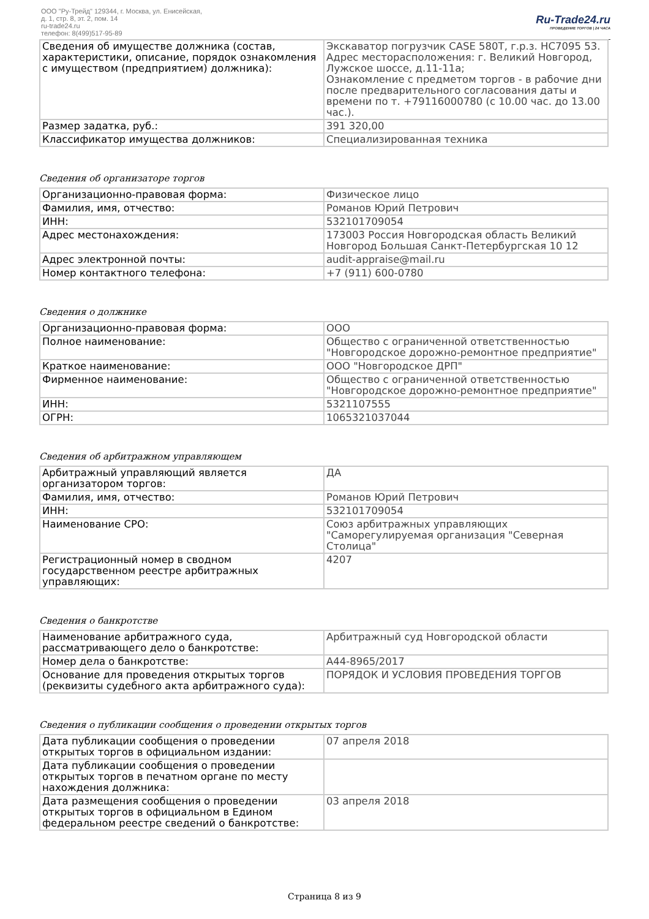ООО "Ру-Трейд" 129344, г. Москва, ул. Енисейская,
д. 1, стр. 8, эт. 2, пом. 14
ru-trade24.ru
телефон: 8(499)517-95-89
Ru-Trade24.ru
ПРОВЕДЕНИЕ ТОРГОВ | 24 ЧАСА
| Сведения об имуществе должника (состав, характеристики, описание, порядок ознакомления с имуществом (предприятием) должника): | Экскаватор погрузчик CASE 580T, г.р.з. НС7095 53. Адрес месторасположения: г. Великий Новгород, Лужское шоссе, д.11-11а; Ознакомление с предметом торгов - в рабочие дни после предварительного согласования даты и времени по т. +79116000780 (с 10.00 час. до 13.00 час.). |
| Размер задатка, руб.: | 391 320,00 |
| Классификатор имущества должников: | Специализированная техника |
Сведения об организаторе торгов
| Организационно-правовая форма: | Физическое лицо |
| Фамилия, имя, отчество: | Романов Юрий Петрович |
| ИНН: | 532101709054 |
| Адрес местонахождения: | 173003 Россия Новгородская область Великий Новгород Большая Санкт-Петербургская 10 12 |
| Адрес электронной почты: | audit-appraise@mail.ru |
| Номер контактного телефона: | +7 (911) 600-0780 |
Сведения о должнике
| Организационно-правовая форма: | ООО |
| Полное наименование: | Общество с ограниченной ответственностью "Новгородское дорожно-ремонтное предприятие" |
| Краткое наименование: | ООО "Новгородское ДРП" |
| Фирменное наименование: | Общество с ограниченной ответственностью "Новгородское дорожно-ремонтное предприятие" |
| ИНН: | 5321107555 |
| ОГРН: | 1065321037044 |
Сведения об арбитражном управляющем
| Арбитражный управляющий является организатором торгов: | ДА |
| Фамилия, имя, отчество: | Романов Юрий Петрович |
| ИНН: | 532101709054 |
| Наименование СРО: | Союз арбитражных управляющих "Саморегулируемая организация "Северная Столица" |
| Регистрационный номер в сводном государственном реестре арбитражных управляющих: | 4207 |
Сведения о банкротстве
| Наименование арбитражного суда, рассматривающего дело о банкротстве: | Арбитражный суд Новгородской области |
| Номер дела о банкротстве: | А44-8965/2017 |
| Основание для проведения открытых торгов (реквизиты судебного акта арбитражного суда): | ПОРЯДОК И УСЛОВИЯ ПРОВЕДЕНИЯ ТОРГОВ |
Сведения о публикации сообщения о проведении открытых торгов
| Дата публикации сообщения о проведении открытых торгов в официальном издании: | 07 апреля 2018 |
| Дата публикации сообщения о проведении открытых торгов в печатном органе по месту нахождения должника: | |
| Дата размещения сообщения о проведении открытых торгов в официальном в Едином федеральном реестре сведений о банкротстве: | 03 апреля 2018 |
Страница 8 из 9